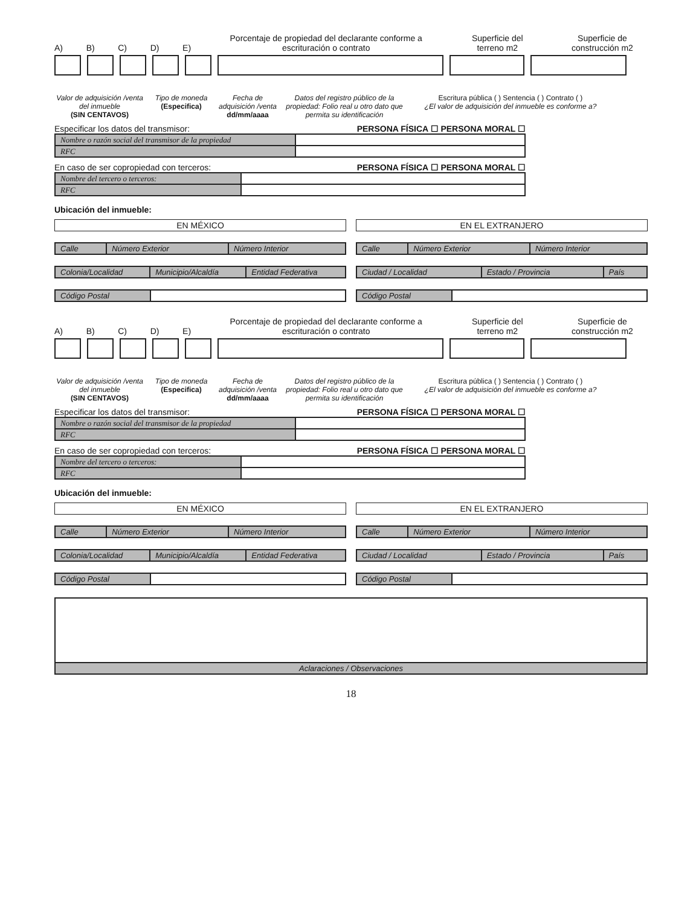A) B) C) D) E) Porcentaje de propiedad del declarante conforme a escrituración o contrato Superficie del terreno m2 Superficie de construcción m2
Valor de adquisición /venta del inmueble
(SIN CENTAVOS)
Tipo de moneda
(Especifica)
Fecha de adquisición /venta
dd/mm/aaaa
Datos del registro público de la propiedad: Folio real u otro dato que permita su identificación
Escritura pública ( ) Sentencia ( ) Contrato ( )
¿El valor de adquisición del inmueble es conforme a?
Especificar los datos del transmisor: PERSONA FÍSICA ☐ PERSONA MORAL ☐
| Nombre o razón social del transmisor de la propiedad | |
| RFC | |
En caso de ser copropiedad con terceros: PERSONA FÍSICA ☐ PERSONA MORAL ☐
| Nombre del tercero o terceros: | |
| RFC | |
Ubicación del inmueble:
EN MÉXICO
| Calle | Número Exterior | Número Interior |
| Colonia/Localidad | Municipio/Alcaldía | Entidad Federativa |
| Código Postal | |
EN EL EXTRANJERO
| Calle | Número Exterior | Número Interior |
| Ciudad / Localidad | Estado / Provincia | País |
| Código Postal | |
A) B) C) D) E) Porcentaje de propiedad del declarante conforme a escrituración o contrato Superficie del terreno m2 Superficie de construcción m2
Valor de adquisición /venta del inmueble
(SIN CENTAVOS)
Tipo de moneda
(Especifica)
Fecha de adquisición /venta
dd/mm/aaaa
Datos del registro público de la propiedad: Folio real u otro dato que permita su identificación
Escritura pública ( ) Sentencia ( ) Contrato ( )
¿El valor de adquisición del inmueble es conforme a?
Especificar los datos del transmisor: PERSONA FÍSICA ☐ PERSONA MORAL ☐
| Nombre o razón social del transmisor de la propiedad | |
| RFC | |
En caso de ser copropiedad con terceros: PERSONA FÍSICA ☐ PERSONA MORAL ☐
| Nombre del tercero o terceros: | |
| RFC | |
Ubicación del inmueble:
EN MÉXICO
| Calle | Número Exterior | Número Interior |
| Colonia/Localidad | Municipio/Alcaldía | Entidad Federativa |
| Código Postal | |
EN EL EXTRANJERO
| Calle | Número Exterior | Número Interior |
| Ciudad / Localidad | Estado / Provincia | País |
| Código Postal | |
| Aclaraciones / Observaciones |
18